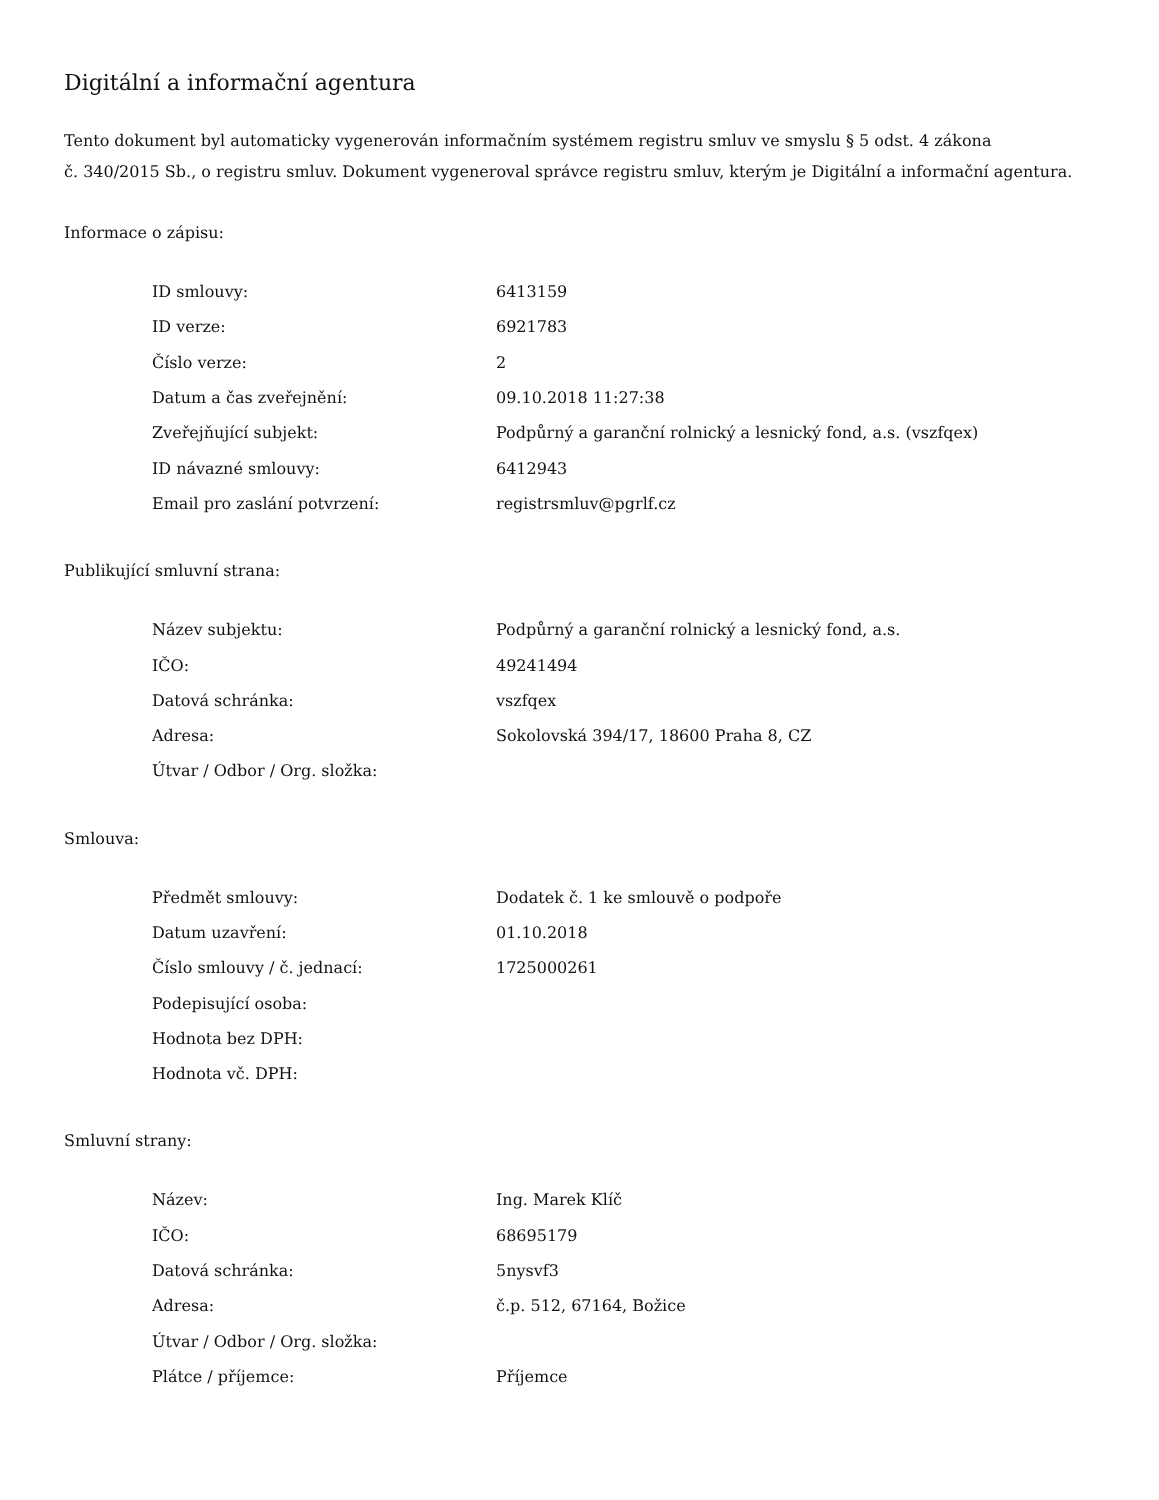Digitální a informační agentura
Tento dokument byl automaticky vygenerován informačním systémem registru smluv ve smyslu § 5 odst. 4 zákona
č. 340/2015 Sb., o registru smluv. Dokument vygeneroval správce registru smluv, kterým je Digitální a informační agentura.
Informace o zápisu:
| ID smlouvy: | 6413159 |
| ID verze: | 6921783 |
| Číslo verze: | 2 |
| Datum a čas zveřejnění: | 09.10.2018 11:27:38 |
| Zveřejňující subjekt: | Podpůrný a garanční rolnický a lesnický fond, a.s. (vszfqex) |
| ID návazné smlouvy: | 6412943 |
| Email pro zaslání potvrzení: | registrsmluv@pgrlf.cz |
Publikující smluvní strana:
| Název subjektu: | Podpůrný a garanční rolnický a lesnický fond, a.s. |
| IČO: | 49241494 |
| Datová schránka: | vszfqex |
| Adresa: | Sokolovská 394/17, 18600 Praha 8, CZ |
| Útvar / Odbor / Org. složka: | |
Smlouva:
| Předmět smlouvy: | Dodatek č. 1 ke smlouvě o podpoře |
| Datum uzavření: | 01.10.2018 |
| Číslo smlouvy / č. jednací: | 1725000261 |
| Podepisující osoba: | |
| Hodnota bez DPH: | |
| Hodnota vč. DPH: | |
Smluvní strany:
| Název: | Ing. Marek Klíč |
| IČO: | 68695179 |
| Datová schránka: | 5nysvf3 |
| Adresa: | č.p. 512, 67164, Božice |
| Útvar / Odbor / Org. složka: | |
| Plátce / příjemce: | Příjemce |